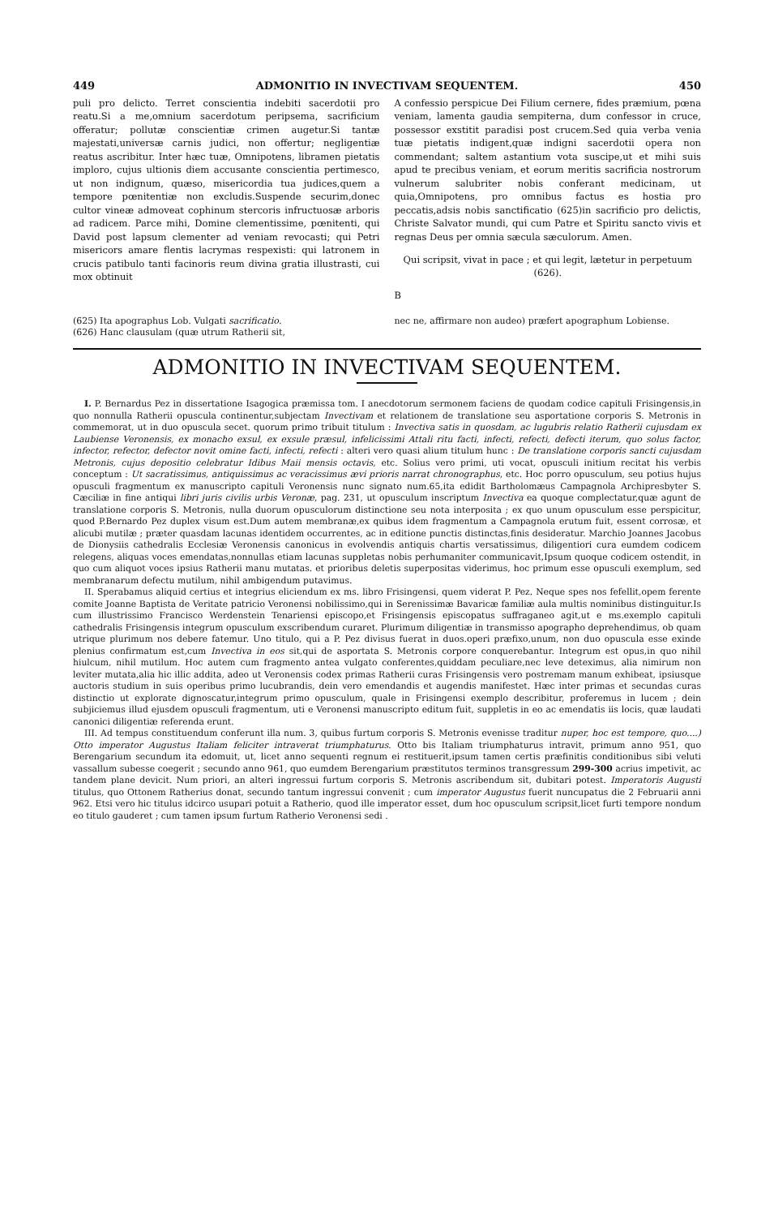449 ADMONITIO IN INVECTIVAM SEQUENTEM. 450
puli pro delicto. Terret conscientia indebiti sacerdotii pro reatu.Si a me,omnium sacerdotum peripsema, sacrificium offeratur; pollutæ conscientiæ crimen augetur.Si tantæ majestati,universæ carnis judici, non offertur; negligentiæ reatus ascribitur. Inter hæc tuæ, Omnipotens, libramen pietatis imploro, cujus ultionis diem accusante conscientia pertimesco, ut non indignum, quæso, misericordia tua judices,quem a tempore pœnitentiæ non excludis.Suspende securim,donec cultor vineæ admoveat cophinum stercoris infructuosæ arboris ad radicem. Parce mihi, Domine clementissime, pœnitenti, qui David post lapsum clementer ad veniam revocasti; qui Petri misericors amare flentis lacrymas respexisti: qui latronem in crucis patibulo tanti facinoris reum divina gratia illustrasti, cui mox obtinuit
A confessio perspicue Dei Filium cernere, fides præmium, pœna veniam, lamenta gaudia sempiterna, dum confessor in cruce, possessor exstitit paradisi post crucem.Sed quia verba venia tuæ pietatis indigent,quæ indigni sacerdotii opera non commendant; saltem astantium vota suscipe,ut et mihi suis apud te precibus veniam, et eorum meritis sacrificia nostrorum vulnerum salubriter nobis conferant medicinam, ut quia,Omnipotens, pro omnibus factus es hostia pro peccatis,adsis nobis sanctificatio (625)in sacrificio pro delictis, Christe Salvator mundi, qui cum Patre et Spiritu sancto vivis et regnas Deus per omnia sæcula sæculorum. Amen.
Qui scripsit, vivat in pace ; et qui legit, lætetur in perpetuum (626).
B
(625) Ita apographus Lob. Vulgati sacrificatio.
(626) Hanc clausulam (quæ utrum Ratherii sit,
nec ne, affirmare non audeo) præfert apographum Lobiense.
ADMONITIO IN INVECTIVAM SEQUENTEM.
I. P. Bernardus Pez in dissertatione Isagogica præmissa tom. I anecdotorum sermonem faciens de quodam codice capituli Frisingensis,in quo nonnulla Ratherii opuscula continentur,subjectam Invectivam et relationem de translatione seu asportatione corporis S. Metronis in commemorat, ut in duo opuscula secet. quorum primo tribuit titulum : Invectiva satis in quosdam, ac lugubris relatio Ratherii cujusdam ex Laubiense Veronensis, ex monacho exsul, ex exsule præsul, infelicissimi Attali ritu facti, infecti, refecti, defecti iterum, quo solus factor, infector, refector, defector novit omine facti, infecti, refecti : alteri vero quasi alium titulum hunc : De translatione corporis sancti cujusdam Metronis, cujus depositio celebratur Idibus Maii mensis octavis, etc. Solius vero primi, uti vocat, opusculi initium recitat his verbis conceptum : Ut sacratissimus, antiquissimus ac veracissimus ævi prioris narrat chronographus, etc. Hoc porro opusculum, seu potius hujus opusculi fragmentum ex manuscripto capituli Veronensis nunc signato num.65,ita edidit Bartholomæus Campagnola Archipresbyter S. Cæciliæ in fine antiqui libri juris civilis urbis Veronæ, pag. 231, ut opusculum inscriptum Invectiva ea quoque complectatur,quæ agunt de translatione corporis S. Metronis, nulla duorum opusculorum distinctione seu nota interposita ; ex quo unum opusculum esse perspicitur, quod P.Bernardo Pez duplex visum est.Dum autem membranæ,ex quibus idem fragmentum a Campagnola erutum fuit, essent corrosæ, et alicubi mutilæ ; præter quasdam lacunas identidem occurrentes, ac in editione punctis distinctas,finis desideratur. Marchio Joannes Jacobus de Dionysiis cathedralis Ecclesiæ Veronensis canonicus in evolvendis antiquis chartis versatissimus, diligentiori cura eumdem codicem relegens, aliquas voces emendatas,nonnullas etiam lacunas suppletas nobis perhumaniter communicavit,Ipsum quoque codicem ostendit, in quo cum aliquot voces ipsius Ratherii manu mutatas. et prioribus deletis superpositas viderimus, hoc primum esse opusculi exemplum, sed membranarum defectu mutilum, nihil ambigendum putavimus.
II. Sperabamus aliquid certius et integrius eliciendum ex ms. libro Frisingensi, quem viderat P. Pez. Neque spes nos fefellit,opem ferente comite Joanne Baptista de Veritate patricio Veronensi nobilissimo,qui in Serenissimæ Bavaricæ familiæ aula multis nominibus distinguitur.Is cum illustrissimo Francisco Werdenstein Tenariensi episcopo,et Frisingensis episcopatus suffraganeo agit,ut e ms.exemplo capituli cathedralis Frisingensis integrum opusculum exscribendum curaret. Plurimum diligentiæ in transmisso apographo deprehendimus, ob quam utrique plurimum nos debere fatemur. Uno titulo, qui a P. Pez divisus fuerat in duos.operi præfixo,unum, non duo opuscula esse exinde plenius confirmatum est,cum Invectiva in eos sit,qui de asportata S. Metronis corpore conquerebantur. Integrum est opus,in quo nihil hiulcum, nihil mutilum. Hoc autem cum fragmento antea vulgato conferentes,quiddam peculiare,nec leve deteximus, alia nimirum non leviter mutata,alia hic illic addita, adeo ut Veronensis codex primas Ratherii curas Frisingensis vero postremam manum exhibeat, ipsiusque auctoris studium in suis operibus primo lucubrandis, dein vero emendandis et augendis manifestet. Hæc inter primas et secundas curas distinctio ut explorate dignoscatur,integrum primo opusculum, quale in Frisingensi exemplo describitur, proferemus in lucem ; dein subjiciemus illud ejusdem opusculi fragmentum, uti e Veronensi manuscripto editum fuit, suppletis in eo ac emendatis iis locis, quæ laudati canonici diligentiæ referenda erunt.
III. Ad tempus constituendum conferunt illa num. 3, quibus furtum corporis S. Metronis evenisse traditur nuper, hoc est tempore, quo....) Otto imperator Augustus Italiam feliciter intraverat triumphaturus. Otto bis Italiam triumphaturus intravit, primum anno 951, quo Berengarium secundum ita edomuit, ut, licet anno sequenti regnum ei restituerit,ipsum tamen certis præfinitis conditionibus sibi veluti vassallum subesse coegerit ; secundo anno 961, quo eumdem Berengarium præstitutos terminos transgressum 299-300 acrius impetivit, ac tandem plane devicit. Num priori, an alteri ingressui furtum corporis S. Metronis ascribendum sit, dubitari potest. Imperatoris Augusti titulus, quo Ottonem Ratherius donat, secundo tantum ingressui convenit ; cum imperator Augustus fuerit nuncupatus die 2 Februarii anni 962. Etsi vero hic titulus idcirco usupari potuit a Ratherio, quod ille imperator esset, dum hoc opusculum scripsit,licet furti tempore nondum eo titulo gauderet ; cum tamen ipsum furtum Ratherio Veronensi sedi .